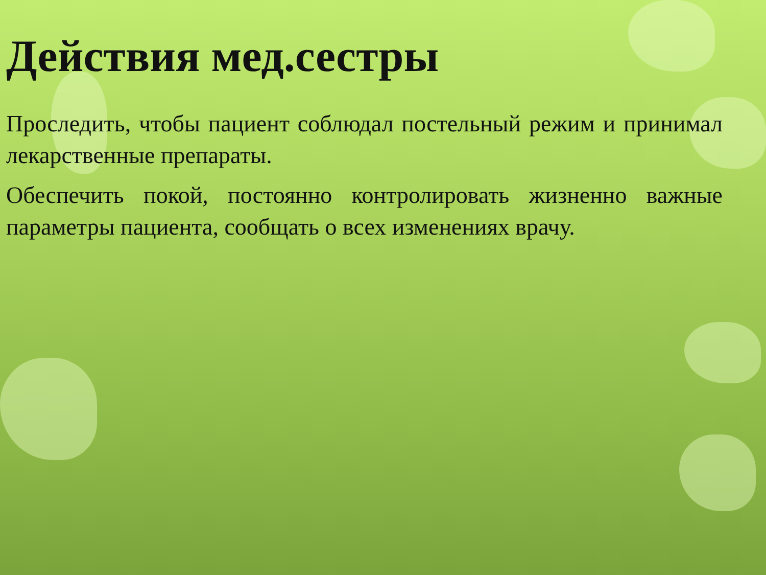Действия мед.сестры
Проследить, чтобы пациент соблюдал постельный режим и принимал лекарственные препараты.
Обеспечить покой, постоянно контролировать жизненно важные параметры пациента, сообщать о всех изменениях врачу.